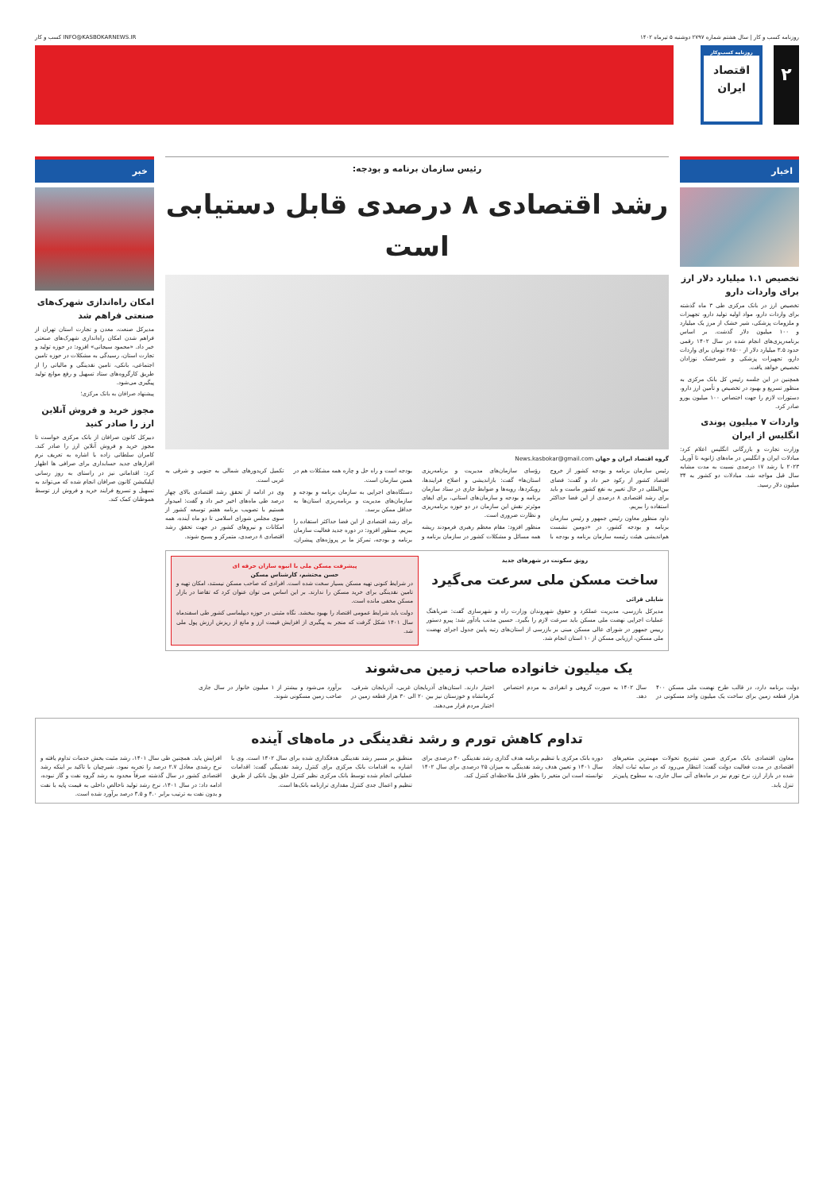روزنامه کسب و کار | سال هشتم شماره ۲۷۹۷ دوشنبه ۵ تیرماه ۱۴۰۲ INFO@KASBOKARNEWS.IR کسب و کار
۲
روزنامه کسب‌وکار
اقتصاد
ایران
اخبار
تخصیص ۱.۱ میلیارد دلار ارز برای واردات دارو
تخصیص ارز در بانک مرکزی طی ۳ ماه گذشته برای واردات دارو، مواد اولیه تولید دارو، تجهیزات و ملزومات پزشکی، شیر خشک از مرز یک میلیارد و ۱۰۰ میلیون دلار گذشت. بر اساس برنامه‌ریزی‌های انجام شده در سال ۱۴۰۲ رقمی حدود ۳.۵ میلیارد دلار از ۲۸۵۰۰ تومان برای واردات دارو، تجهیزات پزشکی و شیرخشک نوزادان تخصیص خواهد یافت.
همچنین در این جلسه رئیس کل بانک مرکزی به منظور تسریع و بهبود در تخصیص و تأمین ارز دارو، دستورات لازم را جهت اختصاص ۱۰۰ میلیون یورو صادر کرد.
واردات ۷ میلیون پوندی انگلیس از ایران
وزارت تجارت و بازرگانی انگلیس اعلام کرد: مبادلات ایران و انگلیس در ماه‌های ژانویه تا آوریل ۲۰۲۳ با رشد ۱۷ درصدی نسبت به مدت مشابه سال قبل مواجه شد. مبادلات دو کشور به ۳۴ میلیون دلار رسید.
رئیس سازمان برنامه و بودجه:
رشد اقتصادی ۸ درصدی قابل دستیابی است
گروه اقتصاد ایران و جهان News.kasbokar@gmail.com
رئیس سازمان برنامه و بودجه کشور از خروج اقتصاد کشور از رکود خبر داد و گفت: فضای بین‌المللی در حال تغییر به نفع کشور ماست و باید برای رشد اقتصادی ۸ درصدی از این فضا حداکثر استفاده را ببریم.
داود منظور معاون رئیس جمهور و رئیس سازمان برنامه و بودجه کشور، در «دومین نشست هم‌اندیشی هیئت رئیسه سازمان برنامه و بودجه با رؤسای سازمان‌های مدیریت و برنامه‌ریزی استان‌ها» گفت: بازاندیشی و اصلاح فرایندها، رویکردها، رویه‌ها و ضوابط جاری در ستاد سازمان برنامه و بودجه و سازمان‌های استانی، برای ایفای موثرتر نقش این سازمان در دو حوزه برنامه‌ریزی و نظارت ضروری است.
منظور افزود: مقام معظم رهبری فرمودند ریشه همه مسائل و مشکلات کشور در سازمان برنامه و بودجه است و راه حل و چاره همه مشکلات هم در همین سازمان است.
دستگاه‌های اجرایی به سازمان برنامه و بودجه و سازمان‌های مدیریت و برنامه‌ریزی استان‌ها به حداقل ممکن برسد.
برای رشد اقتصادی از این فضا حداکثر استفاده را ببریم. منظور افزود: در دوره جدید فعالیت سازمان برنامه و بودجه، تمرکز ما بر پروژه‌های پیشران، تکمیل کریدورهای شمالی به جنوبی و شرقی به غربی است.
وی در ادامه از تحقق رشد اقتصادی بالای چهار درصد طی ماه‌های اخیر خبر داد و گفت: امیدوار هستیم با تصویب برنامه هفتم توسعه کشور از سوی مجلس شورای اسلامی تا دو ماه آینده، همه امکانات و نیروهای کشور در جهت تحقق رشد اقتصادی ۸ درصدی، متمرکز و بسیج شوند.
رونق سکونت در شهرهای جدید
ساخت مسکن ملی سرعت می‌گیرد
شایلی قرائی
مدیرکل بازرسی، مدیریت عملکرد و حقوق شهروندان وزارت راه و شهرسازی گفت: ضرباهنگ عملیات اجرایی نهضت ملی مسکن باید سرعت لازم را بگیرد. حسین مذنب یادآور شد: پیرو دستور رییس جمهور در شورای عالی مسکن مبنی بر بازرسی از استان‌های رتبه پایین جدول اجرای نهضت ملی مسکن، ارزیابی مسکن از ۱۰ استان انجام شد.
پیشرفت مسکن ملی با انبوه سازان حرفه ای
حسن محتشم، کارشناس مسکن
در شرایط کنونی تهیه مسکن بسیار سخت شده است. افرادی که صاحب مسکن نیستند، امکان تهیه و تامین نقدینگی برای خرید مسکن را ندارند. بر این اساس می توان عنوان کرد که تقاضا در بازار مسکن مخفی مانده است.
دولت باید شرایط عمومی اقتصاد را بهبود ببخشد. نگاه مثبتی در حوزه دیپلماسی کشور طی اسفندماه سال ۱۴۰۱ شکل گرفت که منجر به پیگیری از افزایش قیمت ارز و مانع از ریزش ارزش پول ملی شد.
خبر
امکان راه‌اندازی شهرک‌های صنعتی فراهم شد
مدیرکل صنعت، معدن و تجارت استان تهران از فراهم شدن امکان راه‌اندازی شهرک‌های صنعتی خبر داد. «محمود سیجانی» افزود: در حوزه تولید و تجارت استان، رسیدگی به مشکلات در حوزه تامین اجتماعی، بانکی، تامین نقدینگی و مالیاتی را از طریق کارگروه‌های ستاد تسهیل و رفع موانع تولید پیگیری می‌شود.
پیشنهاد صرافان به بانک مرکزی؛
مجوز خرید و فروش آنلاین ارز را صادر کنید
دبیرکل کانون صرافان از بانک مرکزی خواست تا مجوز خرید و فروش آنلاین ارز را صادر کند. کامران سلطانی زاده با اشاره به تعریف نرم افزارهای جدید حسابداری برای صرافی ها اظهار کرد: اقداماتی نیز در راستای به روز رسانی اپلیکیشن کانون صرافان انجام شده که می‌تواند به تسهیل و تسریع فرایند خرید و فروش ارز توسط هموطنان کمک کند.
یک میلیون خانواده صاحب زمین می‌شوند
دولت برنامه دارد، در قالب طرح نهضت ملی مسکن ۴۰۰ هزار قطعه زمین برای ساخت یک میلیون واحد مسکونی در سال ۱۴۰۲ به صورت گروهی و انفرادی به مردم اختصاص دهد.
اختیار دارند. استان‌های آذربایجان غربی، آذربایجان شرقی، کرمانشاه و خوزستان نیز بین ۲۰ الی ۳۰ هزار قطعه زمین در اختیار مردم قرار می‌دهند.
برآورد می‌شود و بیشتر از ۱ میلیون خانوار در سال جاری صاحب زمین مسکونی شوند.
تداوم کاهش تورم و رشد نقدینگی در ماه‌های آینده
معاون اقتصادی بانک مرکزی ضمن تشریح تحولات مهمترین متغیرهای اقتصادی در مدت فعالیت دولت گفت: انتظار می‌رود که در سایه ثبات ایجاد شده در بازار ارز، نرخ تورم نیز در ماه‌های آتی سال جاری، به سطوح پایین‌تر تنزل یابد.
دوره بانک مرکزی با تنظیم برنامه هدف گذاری رشد نقدینگی ۳۰ درصدی برای سال ۱۴۰۱ و تعیین هدف رشد نقدینگی به میزان ۲۵ درصدی برای سال ۱۴۰۲ توانسته است این متغیر را بطور قابل ملاحظه‌ای کنترل کند.
منطبق بر مسیر رشد نقدینگی هدفگذاری شده برای سال ۱۴۰۲ است. وی با اشاره به اقدامات بانک مرکزی برای کنترل رشد نقدینگی گفت: اقدامات عملیاتی انجام شده توسط بانک مرکزی نظیر کنترل خلق پول بانکی از طریق تنظیم و اعمال جدی کنترل مقداری ترازنامه بانک‌ها است.
افزایش یابد. همچنین طی سال ۱۴۰۱، رشد مثبت بخش خدمات تداوم یافته و نرخ رشدی معادل ۲.۷ درصد را تجربه نمود. شیرچیان با تاکید بر اینکه رشد اقتصادی کشور در سال گذشته صرفاً محدود به رشد گروه نفت و گاز نبوده، ادامه داد: در سال ۱۴۰۱، نرخ رشد تولید ناخالص داخلی به قیمت پایه با نفت و بدون نفت به ترتیب برابر ۴.۰ و ۳.۵ درصد برآورد شده است.